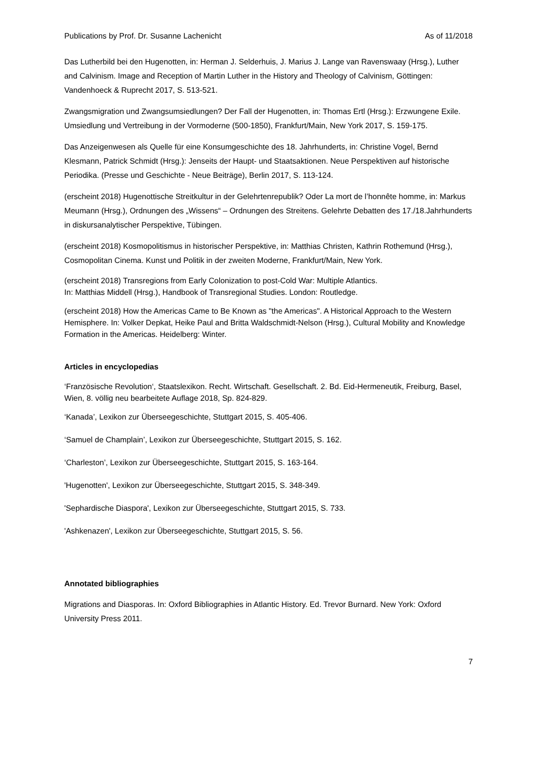Publications by Prof. Dr. Susanne Lachenicht As of 11/2018
Das Lutherbild bei den Hugenotten, in: Herman J. Selderhuis, J. Marius J. Lange van Ravenswaay (Hrsg.), Luther and Calvinism. Image and Reception of Martin Luther in the History and Theology of Calvinism, Göttingen: Vandenhoeck & Ruprecht 2017, S. 513-521.
Zwangsmigration und Zwangsumsiedlungen? Der Fall der Hugenotten, in: Thomas Ertl (Hrsg.): Erzwungene Exile. Umsiedlung und Vertreibung in der Vormoderne (500-1850), Frankfurt/Main, New York 2017, S. 159-175.
Das Anzeigenwesen als Quelle für eine Konsumgeschichte des 18. Jahrhunderts, in: Christine Vogel, Bernd Klesmann, Patrick Schmidt (Hrsg.): Jenseits der Haupt- und Staatsaktionen. Neue Perspektiven auf historische Periodika. (Presse und Geschichte - Neue Beiträge), Berlin 2017, S. 113-124.
(erscheint 2018) Hugenottische Streitkultur in der Gelehrtenrepublik? Oder La mort de l’honnête homme, in: Markus Meumann (Hrsg.), Ordnungen des „Wissens“ – Ordnungen des Streitens. Gelehrte Debatten des 17./18.Jahrhunderts in diskursanalytischer Perspektive, Tübingen.
(erscheint 2018) Kosmopolitismus in historischer Perspektive, in: Matthias Christen, Kathrin Rothemund (Hrsg.), Cosmopolitan Cinema. Kunst und Politik in der zweiten Moderne, Frankfurt/Main, New York.
(erscheint 2018) Transregions from Early Colonization to post-Cold War: Multiple Atlantics.
In: Matthias Middell (Hrsg.), Handbook of Transregional Studies. London: Routledge.
(erscheint 2018) How the Americas Came to Be Known as "the Americas". A Historical Approach to the Western Hemisphere. In: Volker Depkat, Heike Paul and Britta Waldschmidt-Nelson (Hrsg.), Cultural Mobility and Knowledge Formation in the Americas. Heidelberg: Winter.
Articles in encyclopedias
‘Französische Revolution‘, Staatslexikon. Recht. Wirtschaft. Gesellschaft. 2. Bd. Eid-Hermeneutik, Freiburg, Basel, Wien, 8. völlig neu bearbeitete Auflage 2018, Sp. 824-829.
‘Kanada’, Lexikon zur Überseegeschichte, Stuttgart 2015, S. 405-406.
‘Samuel de Champlain’, Lexikon zur Überseegeschichte, Stuttgart 2015, S. 162.
‘Charleston’, Lexikon zur Überseegeschichte, Stuttgart 2015, S. 163-164.
'Hugenotten', Lexikon zur Überseegeschichte, Stuttgart 2015, S. 348-349.
'Sephardische Diaspora', Lexikon zur Überseegeschichte, Stuttgart 2015, S. 733.
'Ashkenazen', Lexikon zur Überseegeschichte, Stuttgart 2015, S. 56.
Annotated bibliographies
Migrations and Diasporas. In: Oxford Bibliographies in Atlantic History. Ed. Trevor Burnard. New York: Oxford University Press 2011.
7